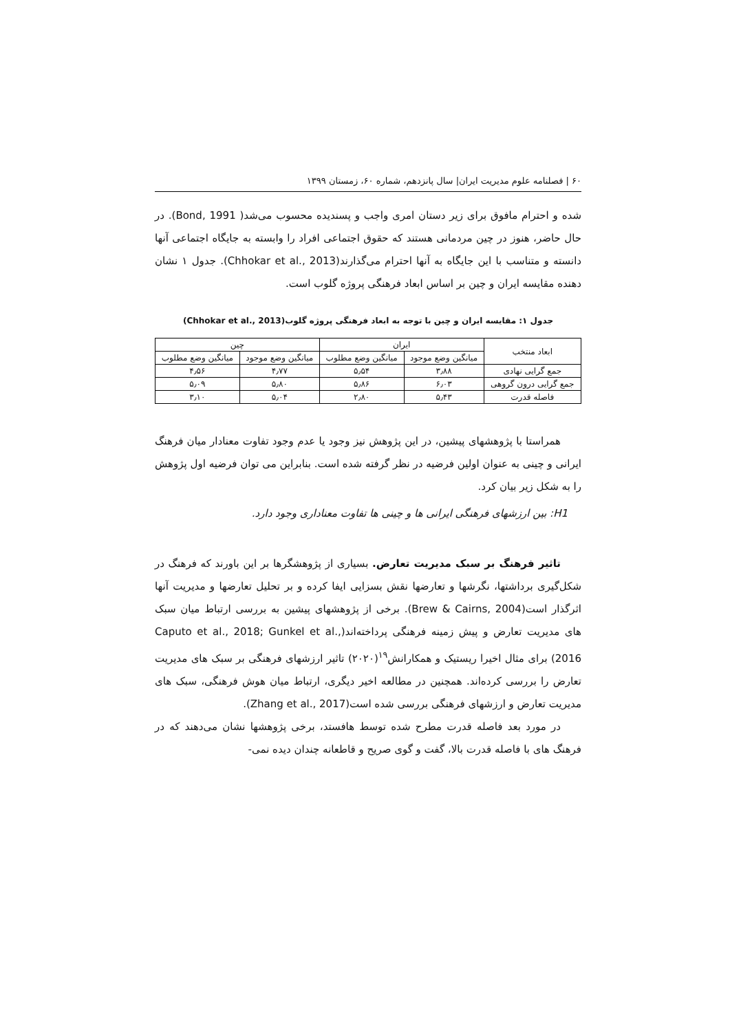۶۰ | فصلنامه علوم مدیریت ایران| سال پانزدهم، شماره ۶۰، زمستان ۱۳۹۹
شده و احترام مافوق برای زیر دستان امری واجب و پسندیده محسوب می‌شد( Bond, 1991). در حال حاضر، هنوز در چین مردمانی هستند که حقوق اجتماعی افراد را وابسته به جایگاه اجتماعی آنها دانسته و متناسب با این جایگاه به آنها احترام می‌گذارند(Chhokar et al., 2013). جدول ۱ نشان دهنده مقایسه ایران و چین بر اساس ابعاد فرهنگی پروژه گلوب است.
جدول ۱: مقایسه ایران و چین با توجه به ابعاد فرهنگی پروژه گلوب(Chhokar et al., 2013)
| ابعاد منتخب | ایران | | چین | |
| --- | --- | --- | --- | --- |
| | میانگین وضع موجود | میانگین وضع مطلوب | میانگین وضع موجود | میانگین وضع مطلوب |
| جمع گرایی نهادی | ۳٫۸۸ | ۵٫۵۴ | ۴٫۷۷ | ۴٫۵۶ |
| جمع گرایی درون گروهی | ۶٫۰۳ | ۵٫۸۶ | ۵٫۸۰ | ۵٫۰۹ |
| فاصله قدرت | ۵٫۴۳ | ۲٫۸۰ | ۵٫۰۴ | ۳٫۱۰ |
همراستا با پژوهشهای پیشین، در این پژوهش نیز وجود یا عدم وجود تفاوت معنادار میان فرهنگ ایرانی و چینی به عنوان اولین فرضیه در نظر گرفته شده است. بنابراین می توان فرضیه اول پژوهش را به شکل زیر بیان کرد.
H1: بین ارزشهای فرهنگی ایرانی ها و چینی ها تفاوت معناداری وجود دارد.
تاثیر فرهنگ بر سبک مدیریت تعارض. بسیاری از پژوهشگرها بر این باورند که فرهنگ در شکل‌گیری برداشتها، نگرشها و تعارضها نقش بسزایی ایفا کرده و بر تحلیل تعارضها و مدیریت آنها اثرگذار است(Brew & Cairns, 2004). برخی از پژوهشهای پیشین به بررسی ارتباط میان سبک های مدیریت تعارض و پیش زمینه فرهنگی پرداخته‌اند(Caputo et al., 2018; Gunkel et al., 2016) برای مثال اخیرا ریستیک و همکارانش<sup>۱۹</sup>(۲۰۲۰) تاثیر ارزشهای فرهنگی بر سبک های مدیریت تعارض را بررسی کرده‌اند. همچنین در مطالعه اخیر دیگری، ارتباط میان هوش فرهنگی، سبک های مدیریت تعارض و ارزشهای فرهنگی بررسی شده است(Zhang et al., 2017).
در مورد بعد فاصله قدرت مطرح شده توسط هافستد، برخی پژوهشها نشان می‌دهند که در فرهنگ های با فاصله قدرت بالا، گفت و گوی صریح و قاطعانه چندان دیده نمی-